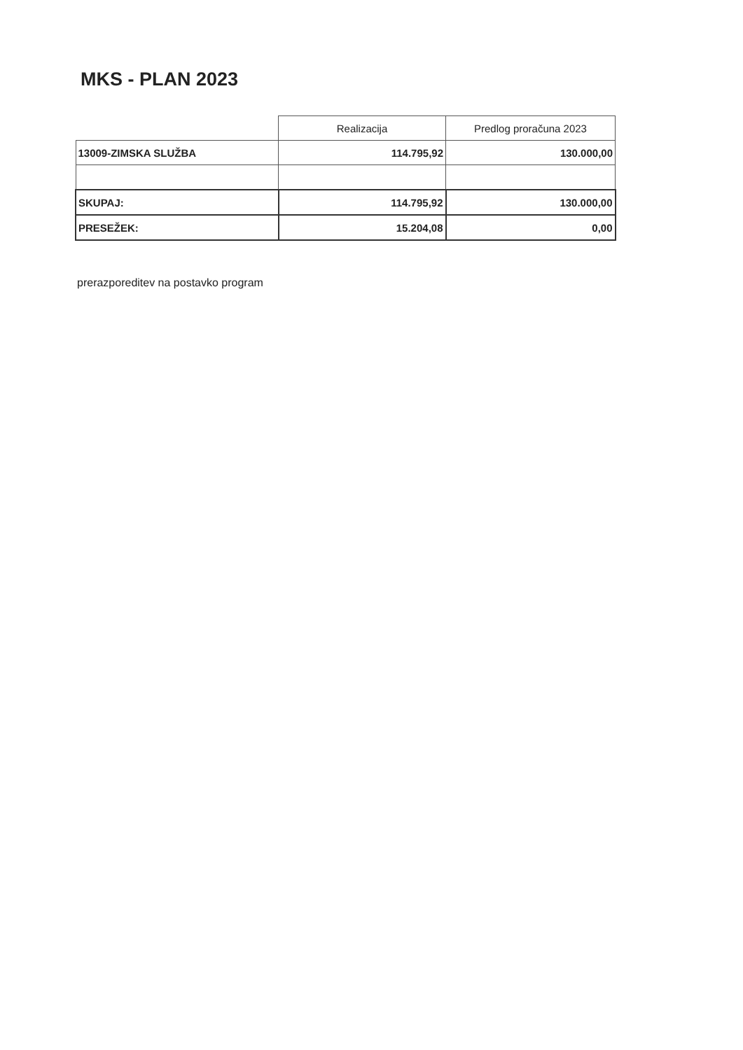MKS - PLAN 2023
| | Realizacija | Predlog proračuna 2023 |
| --- | --- | --- |
| 13009-ZIMSKA SLUŽBA | 114.795,92 | 130.000,00 |
| SKUPAJ: | 114.795,92 | 130.000,00 |
| PRESEŽEK: | 15.204,08 | 0,00 |
prerazporeditev na postavko program